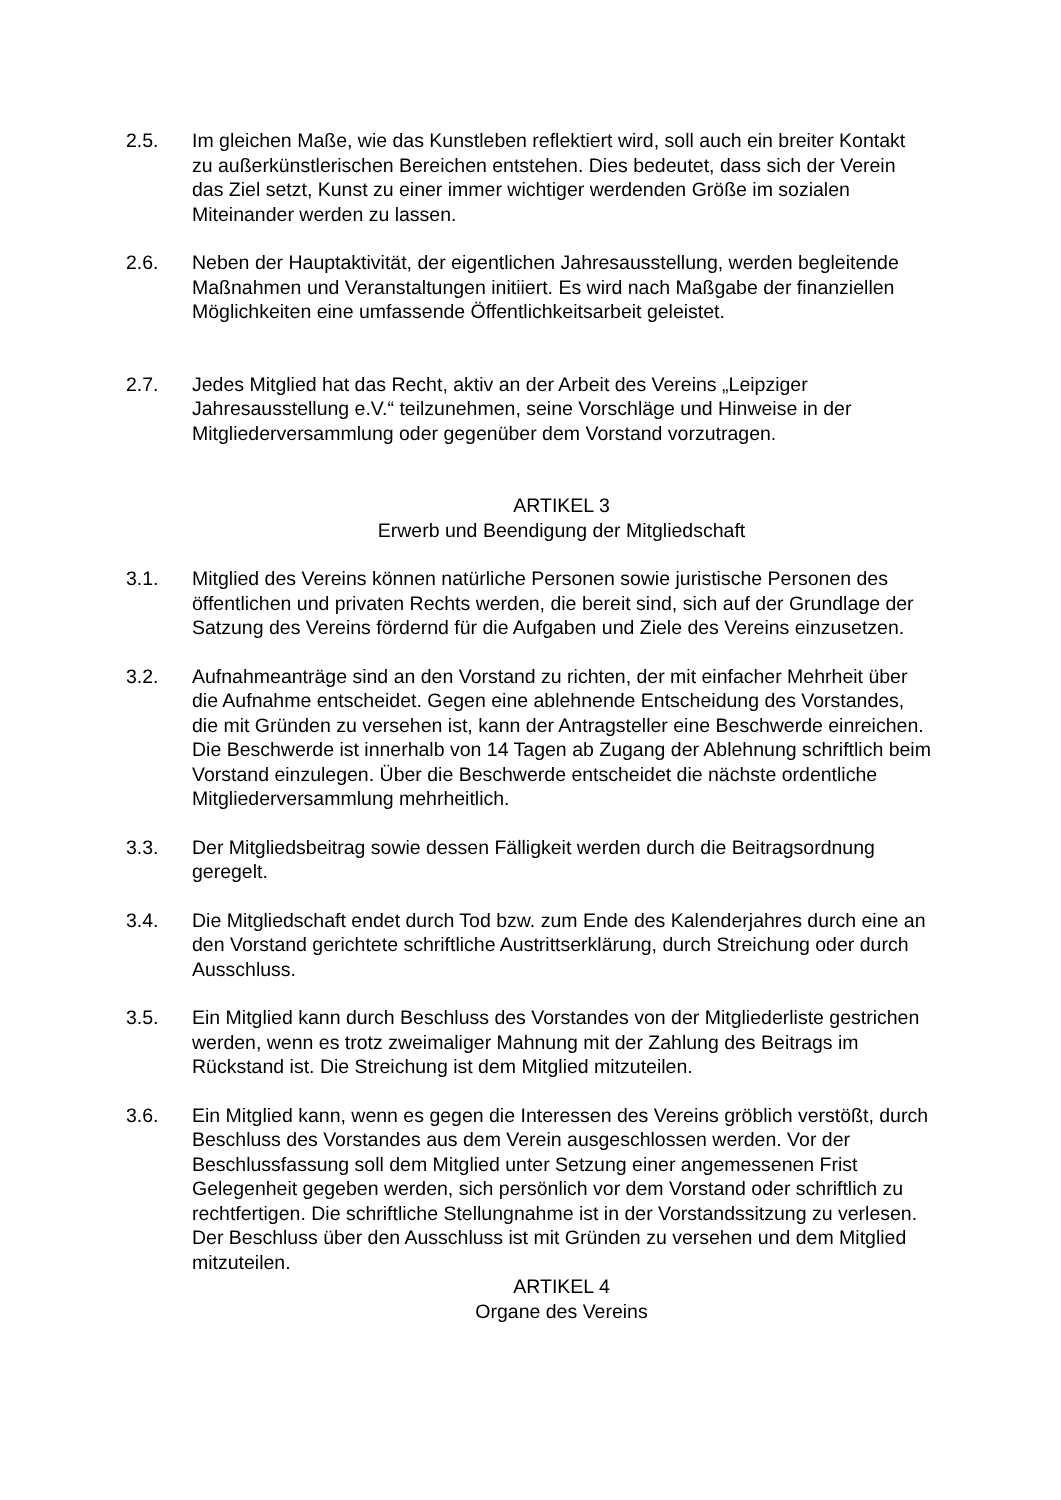2.5. Im gleichen Maße, wie das Kunstleben reflektiert wird, soll auch ein breiter Kontakt zu außerkünstlerischen Bereichen entstehen. Dies bedeutet, dass sich der Verein das Ziel setzt, Kunst zu einer immer wichtiger werdenden Größe im sozialen Miteinander werden zu lassen.
2.6. Neben der Hauptaktivität, der eigentlichen Jahresausstellung, werden begleitende Maßnahmen und Veranstaltungen initiiert. Es wird nach Maßgabe der finanziellen Möglichkeiten eine umfassende Öffentlichkeitsarbeit geleistet.
2.7. Jedes Mitglied hat das Recht, aktiv an der Arbeit des Vereins „Leipziger Jahresausstellung e.V.“ teilzunehmen, seine Vorschläge und Hinweise in der Mitgliederversammlung oder gegenüber dem Vorstand vorzutragen.
ARTIKEL 3
Erwerb und Beendigung der Mitgliedschaft
3.1. Mitglied des Vereins können natürliche Personen sowie juristische Personen des öffentlichen und privaten Rechts werden, die bereit sind, sich auf der Grundlage der Satzung des Vereins fördernd für die Aufgaben und Ziele des Vereins einzusetzen.
3.2. Aufnahmeanträge sind an den Vorstand zu richten, der mit einfacher Mehrheit über die Aufnahme entscheidet. Gegen eine ablehnende Entscheidung des Vorstandes, die mit Gründen zu versehen ist, kann der Antragsteller eine Beschwerde einreichen. Die Beschwerde ist innerhalb von 14 Tagen ab Zugang der Ablehnung schriftlich beim Vorstand einzulegen. Über die Beschwerde entscheidet die nächste ordentliche Mitgliederversammlung mehrheitlich.
3.3. Der Mitgliedsbeitrag sowie dessen Fälligkeit werden durch die Beitragsordnung geregelt.
3.4. Die Mitgliedschaft endet durch Tod bzw. zum Ende des Kalenderjahres durch eine an den Vorstand gerichtete schriftliche Austrittserklärung, durch Streichung oder durch Ausschluss.
3.5. Ein Mitglied kann durch Beschluss des Vorstandes von der Mitgliederliste gestrichen werden, wenn es trotz zweimaliger Mahnung mit der Zahlung des Beitrags im Rückstand ist. Die Streichung ist dem Mitglied mitzuteilen.
3.6. Ein Mitglied kann, wenn es gegen die Interessen des Vereins gröblich verstößt, durch Beschluss des Vorstandes aus dem Verein ausgeschlossen werden. Vor der Beschlussfassung soll dem Mitglied unter Setzung einer angemessenen Frist Gelegenheit gegeben werden, sich persönlich vor dem Vorstand oder schriftlich zu rechtfertigen. Die schriftliche Stellungnahme ist in der Vorstandssitzung zu verlesen. Der Beschluss über den Ausschluss ist mit Gründen zu versehen und dem Mitglied mitzuteilen.
ARTIKEL 4
Organe des Vereins